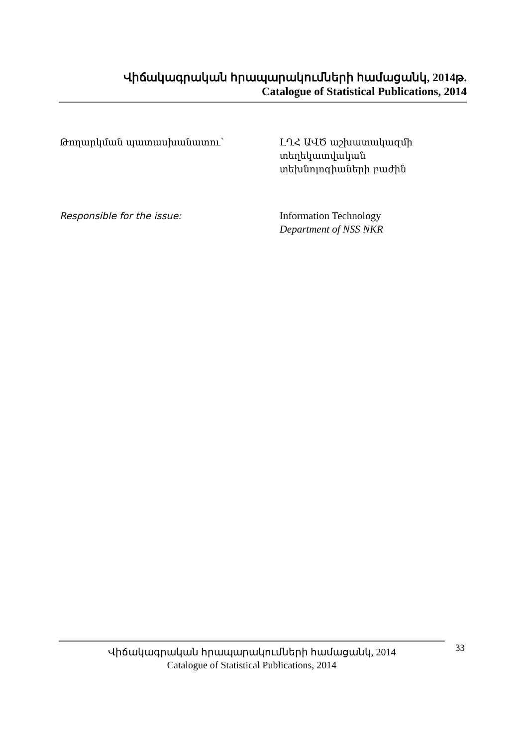Վիճակագրական հրապարակումների համացանկ, 2014թ.
Catalogue of Statistical Publications, 2014
Թողարկման պատասխանատու՝ ԼՂՀ ԱՎԾ աշխատակազմի տեղեկատվական տեխնոլոգիաների բաժին
Responsible for the issue: Information Technology
Department of NSS NKR
Վիճակագրական հրապարակումների համացանկ, 2014
Catalogue of Statistical Publications, 2014
33